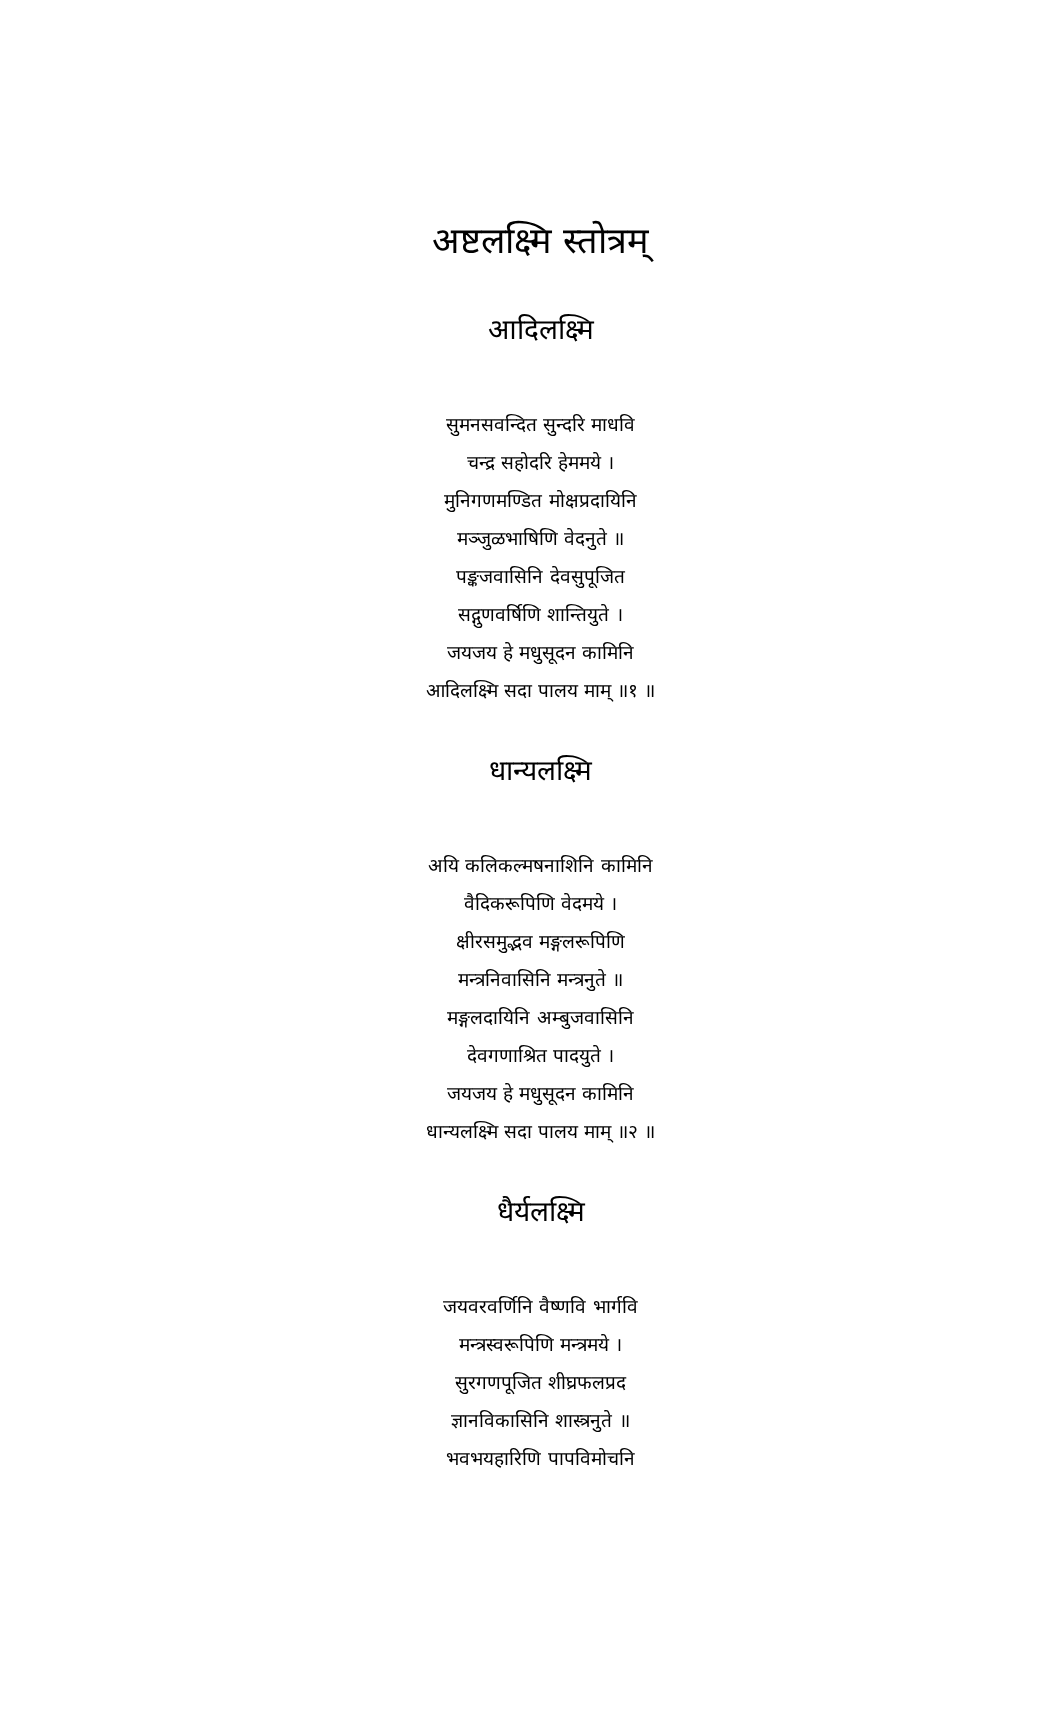अष्टलक्ष्मि स्तोत्रम्
आदिलक्ष्मि
सुमनसवन्दित सुन्दरि माधवि
चन्द्र सहोदरि हेममये ।
मुनिगणमण्डित मोक्षप्रदायिनि
मञ्जुळभाषिणि वेदनुते ॥
पङ्कजवासिनि देवसुपूजित
सद्गुणवर्षिणि शान्तियुते ।
जयजय हे मधुसूदन कामिनि
आदिलक्ष्मि सदा पालय माम् ॥१ ॥
धान्यलक्ष्मि
अयि कलिकल्मषनाशिनि कामिनि
वैदिकरूपिणि वेदमये ।
क्षीरसमुद्भव मङ्गलरूपिणि
मन्त्रनिवासिनि मन्त्रनुते ॥
मङ्गलदायिनि अम्बुजवासिनि
देवगणाश्रित पादयुते ।
जयजय हे मधुसूदन कामिनि
धान्यलक्ष्मि सदा पालय माम् ॥२ ॥
धैर्यलक्ष्मि
जयवरवर्णिनि वैष्णवि भार्गवि
मन्त्रस्वरूपिणि मन्त्रमये ।
सुरगणपूजित शीघ्रफलप्रद
ज्ञानविकासिनि शास्त्रनुते ॥
भवभयहारिणि पापविमोचनि